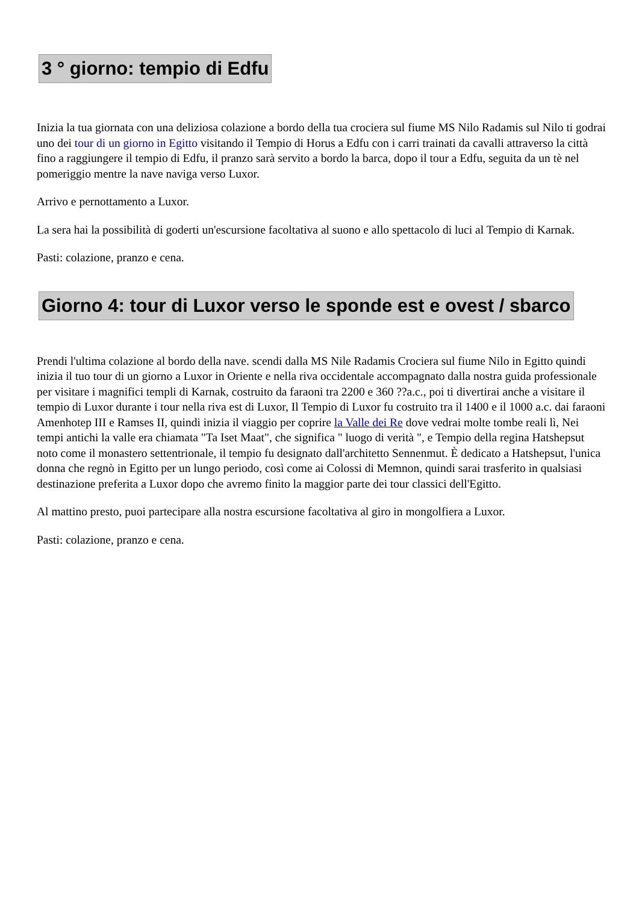3 ° giorno: tempio di Edfu
Inizia la tua giornata con una deliziosa colazione a bordo della tua crociera sul fiume MS Nilo Radamis sul Nilo ti godrai uno dei tour di un giorno in Egitto visitando il Tempio di Horus a Edfu con i carri trainati da cavalli attraverso la città fino a raggiungere il tempio di Edfu, il pranzo sarà servito a bordo la barca, dopo il tour a Edfu, seguita da un tè nel pomeriggio mentre la nave naviga verso Luxor.
Arrivo e pernottamento a Luxor.
La sera hai la possibilità di goderti un'escursione facoltativa al suono e allo spettacolo di luci al Tempio di Karnak.
Pasti: colazione, pranzo e cena.
Giorno 4: tour di Luxor verso le sponde est e ovest / sbarco
Prendi l'ultima colazione al bordo della nave. scendi dalla MS Nile Radamis Crociera sul fiume Nilo in Egitto quindi inizia il tuo tour di un giorno a Luxor in Oriente e nella riva occidentale accompagnato dalla nostra guida professionale per visitare i magnifici templi di Karnak, costruito da faraoni tra 2200 e 360 ??a.c., poi ti divertirai anche a visitare il tempio di Luxor durante i tour nella riva est di Luxor, Il Tempio di Luxor fu costruito tra il 1400 e il 1000 a.c. dai faraoni Amenhotep III e Ramses II, quindi inizia il viaggio per coprire la Valle dei Re dove vedrai molte tombe reali lì, Nei tempi antichi la valle era chiamata "Ta Iset Maat", che significa " luogo di verità ", e Tempio della regina Hatshepsut noto come il monastero settentrionale, il tempio fu designato dall'architetto Sennenmut. È dedicato a Hatshepsut, l'unica donna che regnò in Egitto per un lungo periodo, così come ai Colossi di Memnon, quindi sarai trasferito in qualsiasi destinazione preferita a Luxor dopo che avremo finito la maggior parte dei tour classici dell'Egitto.
Al mattino presto, puoi partecipare alla nostra escursione facoltativa al giro in mongolfiera a Luxor.
Pasti: colazione, pranzo e cena.